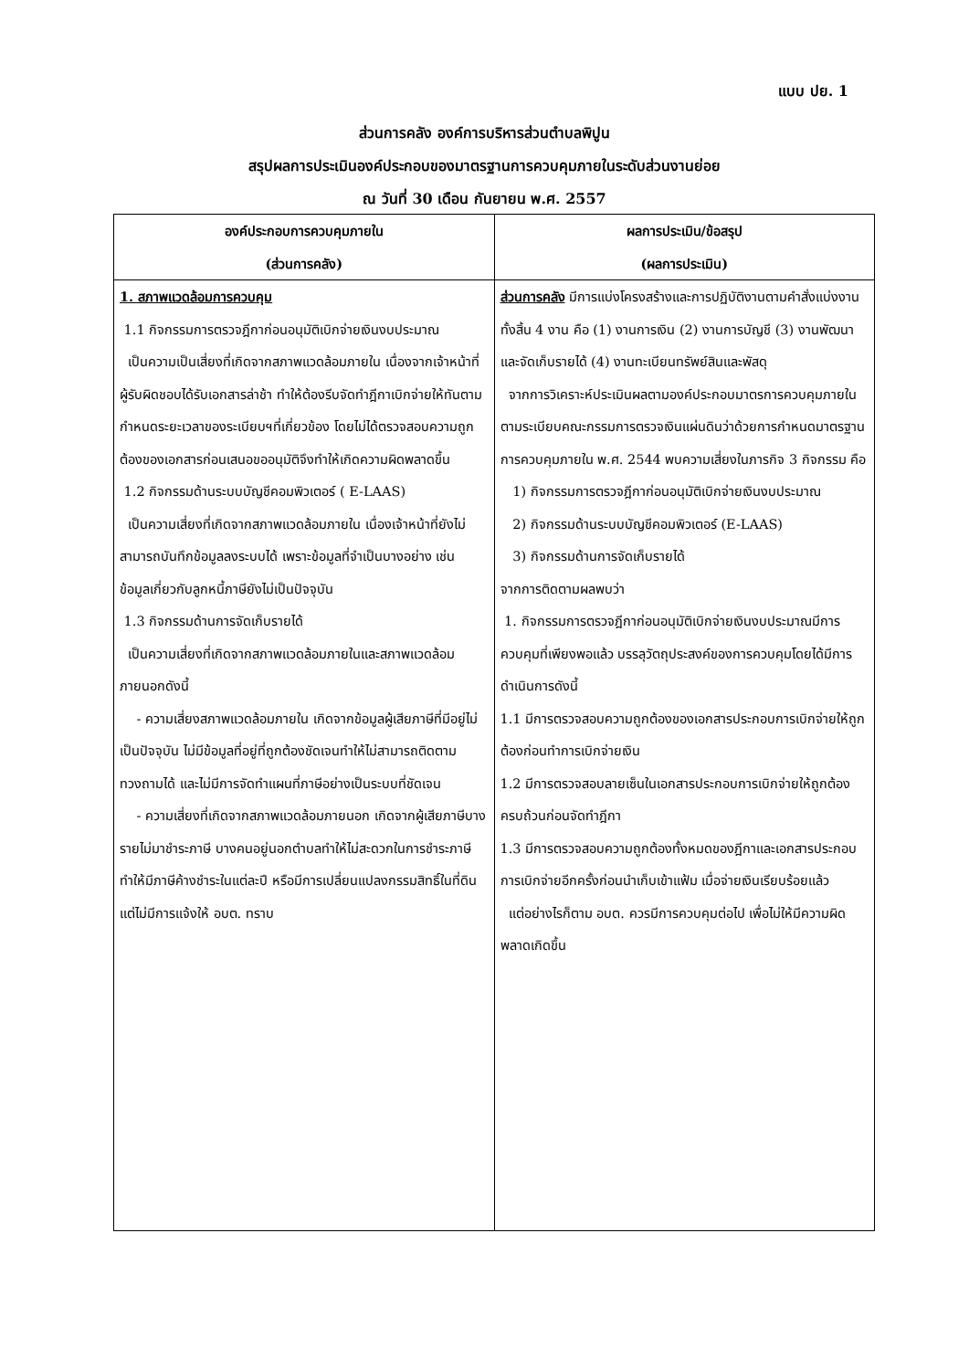แบบ ปย. 1
ส่วนการคลัง องค์การบริหารส่วนตำบลพิปูน
สรุปผลการประเมินองค์ประกอบของมาตรฐานการควบคุมภายในระดับส่วนงานย่อย
ณ วันที่ 30 เดือน กันยายน พ.ศ. 2557
| องค์ประกอบการควบคุมภายใน (ส่วนการคลัง) | ผลการประเมิน/ข้อสรุป (ผลการประเมิน) |
| --- | --- |
| 1. สภาพแวดล้อมการควบคุม 1.1 กิจกรรมการตรวจฎีกาก่อนอนุมัติเบิกจ่ายเงินงบประมาณ เป็นความเป็นเสี่ยงที่เกิดจากสภาพแวดล้อมภายใน เนื่องจากเจ้าหน้าที่ผู้รับผิดชอบได้รับเอกสารล่าช้า ทำให้ต้องรีบจัดทำฎีกาเบิกจ่ายให้ทันตามกำหนดระยะเวลาของระเบียบฯที่เกี่ยวข้อง โดยไม่ได้ตรวจสอบความถูกต้องของเอกสารก่อนเสนอขออนุมัติจึงทำให้เกิดความผิดพลาดขึ้น 1.2 กิจกรรมด้านระบบบัญชีคอมพิวเตอร์ ( E-LAAS) เป็นความเสี่ยงที่เกิดจากสภาพแวดล้อมภายใน เนื่องเจ้าหน้าที่ยังไม่สามารถบันทึกข้อมูลลงระบบได้ เพราะข้อมูลที่จำเป็นบางอย่าง เช่น ข้อมูลเกี่ยวกับลูกหนี้ภาษียังไม่เป็นปัจจุบัน 1.3 กิจกรรมด้านการจัดเก็บรายได้ เป็นความเสี่ยงที่เกิดจากสภาพแวดล้อมภายในและสภาพแวดล้อมภายนอกดังนี้ - ความเสี่ยงสภาพแวดล้อมภายใน เกิดจากข้อมูลผู้เสียภาษีที่มีอยู่ไม่เป็นปัจจุบัน ไม่มีข้อมูลที่อยู่ที่ถูกต้องชัดเจนทำให้ไม่สามารถติดตามทวงถามได้ และไม่มีการจัดทำแผนที่ภาษีอย่างเป็นระบบที่ชัดเจน - ความเสี่ยงที่เกิดจากสภาพแวดล้อมภายนอก เกิดจากผู้เสียภาษีบางรายไม่มาชำระภาษี บางคนอยู่นอกตำบลทำให้ไม่สะดวกในการชำระภาษี ทำให้มีภาษีค้างชำระในแต่ละปี หรือมีการเปลี่ยนแปลงกรรมสิทธิ์ในที่ดินแต่ไม่มีการแจ้งให้ อบต. ทราบ | ส่วนการคลัง มีการแบ่งโครงสร้างและการปฏิบัติงานตามคำสั่งแบ่งงาน ทั้งสิ้น 4 งาน คือ (1) งานการเงิน (2) งานการบัญชี (3) งานพัฒนาและจัดเก็บรายได้ (4) งานทะเบียนทรัพย์สินและพัสดุ จากการวิเคราะห์ประเมินผลตามองค์ประกอบมาตรการควบคุมภายในตามระเบียบคณะกรรมการตรวจเงินแผ่นดินว่าด้วยการกำหนดมาตรฐานการควบคุมภายใน พ.ศ. 2544 พบความเสี่ยงในภารกิจ 3 กิจกรรม คือ 1) กิจกรรมการตรวจฎีกาก่อนอนุมัติเบิกจ่ายเงินงบประมาณ 2) กิจกรรมด้านระบบบัญชีคอมพิวเตอร์ (E-LAAS) 3) กิจกรรมด้านการจัดเก็บรายได้ จากการติดตามผลพบว่า 1. กิจกรรมการตรวจฎีกาก่อนอนุมัติเบิกจ่ายเงินงบประมาณมีการควบคุมที่เพียงพอแล้ว บรรลุวัตถุประสงค์ของการควบคุมโดยได้มีการดำเนินการดังนี้ 1.1 มีการตรวจสอบความถูกต้องของเอกสารประกอบการเบิกจ่ายให้ถูกต้องก่อนทำการเบิกจ่ายเงิน 1.2 มีการตรวจสอบลายเซ็นในเอกสารประกอบการเบิกจ่ายให้ถูกต้องครบถ้วนก่อนจัดทำฎีกา 1.3 มีการตรวจสอบความถูกต้องทั้งหมดของฎีกาและเอกสารประกอบการเบิกจ่ายอีกครั้งก่อนนำเก็บเข้าแฟ้ม เมื่อจ่ายเงินเรียบร้อยแล้ว แต่อย่างไรก็ตาม อบต. ควรมีการควบคุมต่อไป เพื่อไม่ให้มีความผิดพลาดเกิดขึ้น |